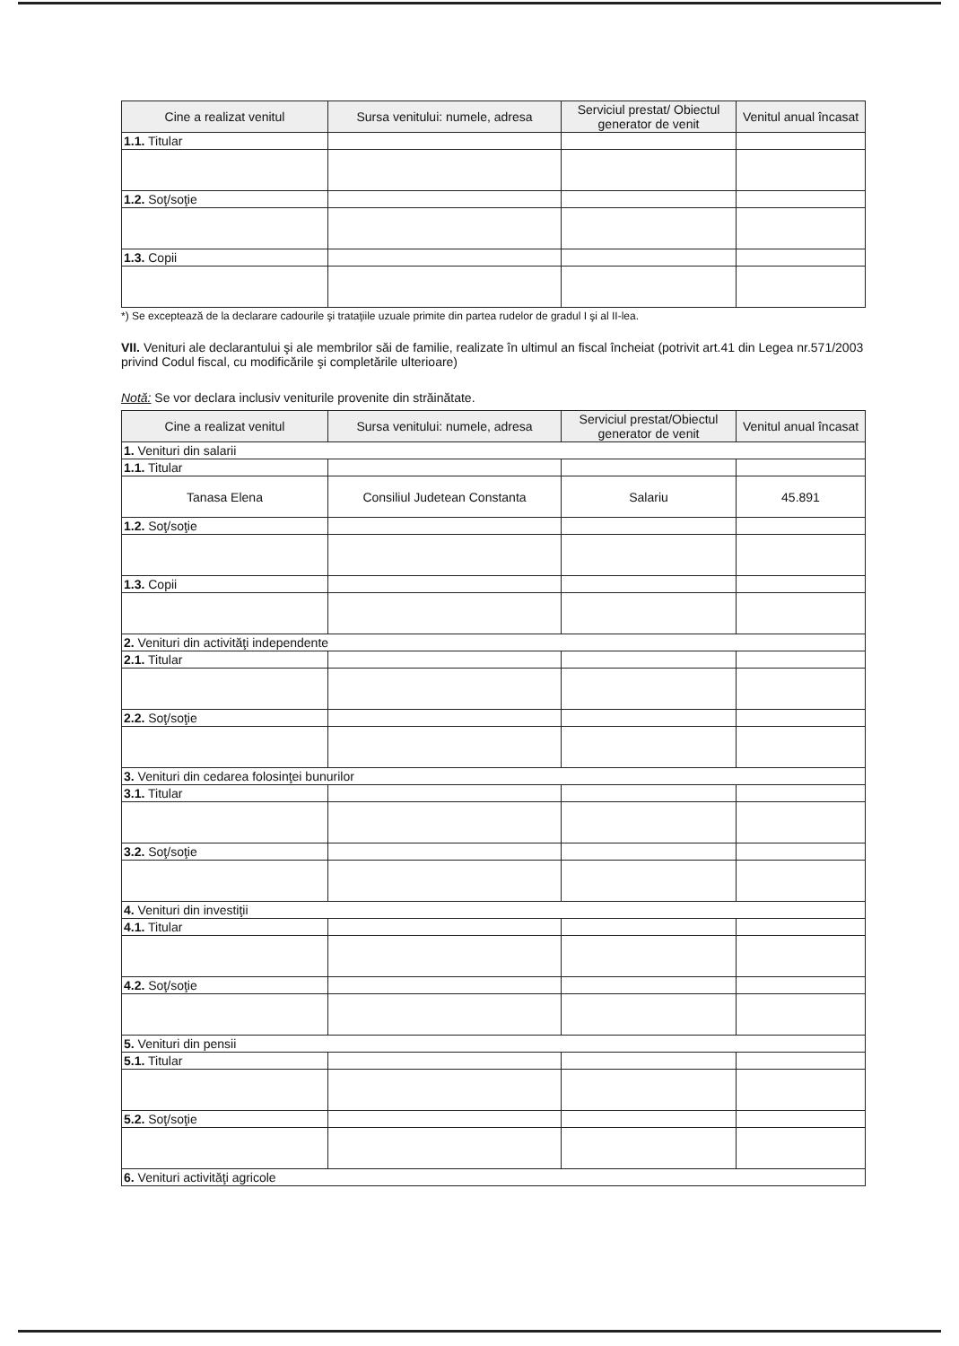| Cine a realizat venitul | Sursa venitului: numele, adresa | Serviciul prestat/ Obiectul generator de venit | Venitul anual încasat |
| --- | --- | --- | --- |
| 1.1. Titular | | | |
| 1.2. Soţ/soţie | | | |
| 1.3. Copii | | | |
*) Se exceptează de la declarare cadourile şi trataţiile uzuale primite din partea rudelor de gradul I şi al II-lea.
VII. Venituri ale declarantului şi ale membrilor săi de familie, realizate în ultimul an fiscal încheiat (potrivit art.41 din Legea nr.571/2003 privind Codul fiscal, cu modificările şi completările ulterioare)
Notă: Se vor declara inclusiv veniturile provenite din străinătate.
| Cine a realizat venitul | Sursa venitului: numele, adresa | Serviciul prestat/Obiectul generator de venit | Venitul anual încasat |
| --- | --- | --- | --- |
| 1. Venituri din salarii | | | |
| 1.1. Titular | | | |
| Tanasa Elena | Consiliul Judetean Constanta | Salariu | 45.891 |
| 1.2. Soţ/soţie | | | |
| 1.3. Copii | | | |
| 2. Venituri din activităţi independente | | | |
| 2.1. Titular | | | |
| 2.2. Soţ/soţie | | | |
| 3. Venituri din cedarea folosinţei bunurilor | | | |
| 3.1. Titular | | | |
| 3.2. Soţ/soţie | | | |
| 4. Venituri din investiţii | | | |
| 4.1. Titular | | | |
| 4.2. Soţ/soţie | | | |
| 5. Venituri din pensii | | | |
| 5.1. Titular | | | |
| 5.2. Soţ/soţie | | | |
| 6. Venituri activităţi agricole | | | |